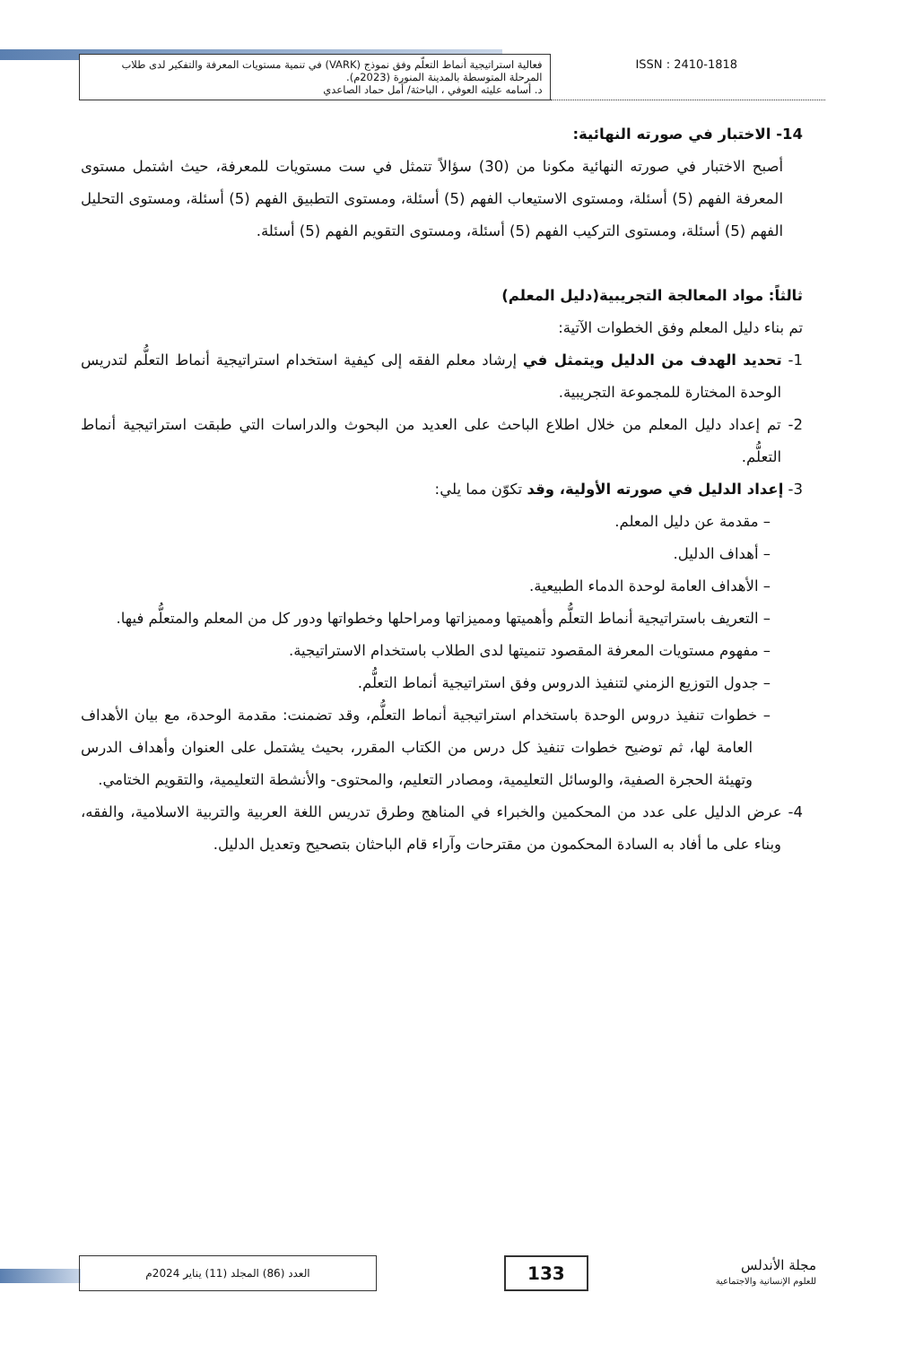فعالية استراتيجية أنماط التعلّم وفق نموذج (VARK) في تنمية مستويات المعرفة والتفكير لدى طلاب المرحلة المتوسطة بالمدينة المنورة (2023م).
د. أسامه عليثه العوفي ، الباحثة/ أمل حماد الصاعدي
ISSN : 2410-1818
14- الاختبار في صورته النهائية:
أصبح الاختبار في صورته النهائية مكونا من (30) سؤالاً تتمثل في ست مستويات للمعرفة، حيث اشتمل مستوى المعرفة الفهم (5) أسئلة، ومستوى الاستيعاب الفهم (5) أسئلة، ومستوى التطبيق الفهم (5) أسئلة، ومستوى التحليل الفهم (5) أسئلة، ومستوى التركيب الفهم (5) أسئلة، ومستوى التقويم الفهم (5) أسئلة.
ثالثاً: مواد المعالجة التجريبية(دليل المعلم)
تم بناء دليل المعلم وفق الخطوات الآتية:
1- تحديد الهدف من الدليل ويتمثل في إرشاد معلم الفقه إلى كيفية استخدام استراتيجية أنماط التعلُّم لتدريس الوحدة المختارة للمجموعة التجريبية.
2- تم إعداد دليل المعلم من خلال اطلاع الباحث على العديد من البحوث والدراسات التي طبقت استراتيجية أنماط التعلُّم.
3- إعداد الدليل في صورته الأولية، وقد تكوّن مما يلي:
– مقدمة عن دليل المعلم.
– أهداف الدليل.
– الأهداف العامة لوحدة الدماء الطبيعية.
– التعريف باستراتيجية أنماط التعلُّم وأهميتها ومميزاتها ومراحلها وخطواتها ودور كل من المعلم والمتعلُّم فيها.
– مفهوم مستويات المعرفة المقصود تنميتها لدى الطلاب باستخدام الاستراتيجية.
– جدول التوزيع الزمني لتنفيذ الدروس وفق استراتيجية أنماط التعلُّم.
– خطوات تنفيذ دروس الوحدة باستخدام استراتيجية أنماط التعلُّم، وقد تضمنت: مقدمة الوحدة، مع بيان الأهداف العامة لها، ثم توضيح خطوات تنفيذ كل درس من الكتاب المقرر، بحيث يشتمل على العنوان وأهداف الدرس وتهيئة الحجرة الصفية، والوسائل التعليمية، ومصادر التعليم، والمحتوى- والأنشطة التعليمية، والتقويم الختامي.
4- عرض الدليل على عدد من المحكمين والخبراء في المناهج وطرق تدريس اللغة العربية والتربية الاسلامية، والفقه، وبناء على ما أفاد به السادة المحكمون من مقترحات وآراء قام الباحثان بتصحيح وتعديل الدليل.
مجلة الأندلس
للعلوم الإنسانية والاجتماعية
133
العدد (86) المجلد (11) يناير 2024م